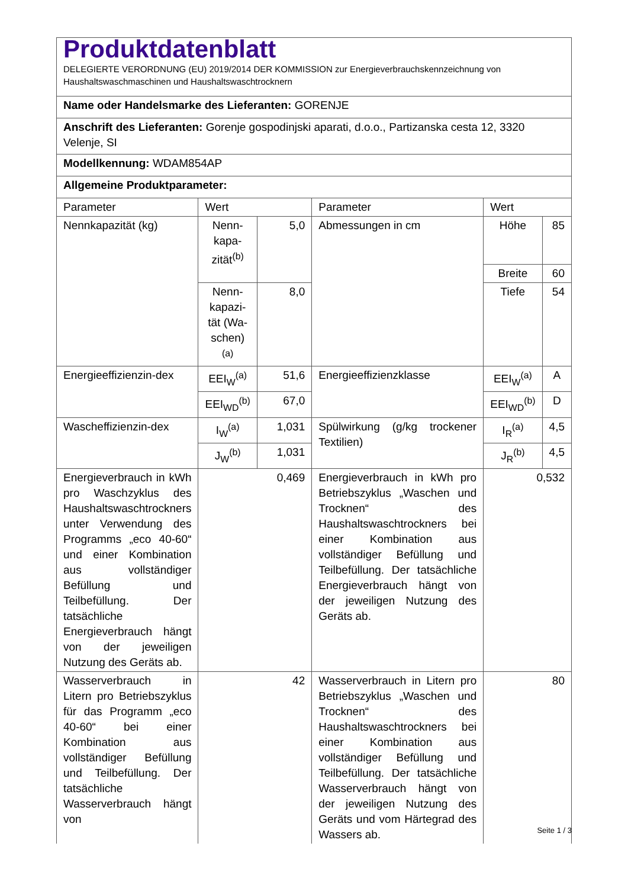| Produktdatenblatt DELEGIERTE VERORDNUNG (EU) 2019/2014 DER KOMMISSION zur Energieverbrauchskennzeichnung von Haushaltswaschmaschinen und Haushaltswaschtrocknern | | | | | |
| Name oder Handelsmarke des Lieferanten: GORENJE | | | | | |
| Anschrift des Lieferanten: Gorenje gospodinjski aparati, d.o.o., Partizanska cesta 12, 3320 Velenje, SI | | | | | |
| Modellkennung: WDAM854AP | | | | | |
| Allgemeine Produktparameter: | | | | | |
| Parameter | Wert | | Parameter | Wert | |
| Nennkapazität (kg) | Nenn-kapa-zität<sup>(b)</sup> | 5,0 | Abmessungen in cm | Höhe | 85 |
| | | | | Breite | 60 |
| | Nenn-kapazi-tät (Wa-schen)<sup>(a)</sup> | 8,0 | | Tiefe | 54 |
| Energieeffizienzin-dex | EEI<sub>W</sub><sup>(a)</sup> | 51,6 | Energieeffizienzklasse | EEI<sub>W</sub><sup>(a)</sup> | A |
| | EEI<sub>WD</sub><sup>(b)</sup> | 67,0 | | EEI<sub>WD</sub><sup>(b)</sup> | D |
| Wascheffizienzin-dex | I<sub>W</sub><sup>(a)</sup> | 1,031 | Spülwirkung (g/kg trockener Textilien) | I<sub>R</sub><sup>(a)</sup> | 4,5 |
| | J<sub>W</sub><sup>(b)</sup> | 1,031 | | J<sub>R</sub><sup>(b)</sup> | 4,5 |
| Energieverbrauch in kWh pro Waschzyklus des Haushaltswaschtrockners unter Verwendung des Programms „eco 40-60“ und einer Kombination aus vollständiger Befüllung und Teilbefüllung. Der tatsächliche Energieverbrauch hängt von der jeweiligen Nutzung des Geräts ab. | 0,469 | | Energieverbrauch in kWh pro Betriebszyklus „Waschen und Trocknen“ des Haushaltswaschtrockners bei einer Kombination aus vollständiger Befüllung und Teilbefüllung. Der tatsächliche Energieverbrauch hängt von der jeweiligen Nutzung des Geräts ab. | 0,532 | |
| Wasserverbrauch in Litern pro Betriebszyklus für das Programm „eco 40-60“ bei einer Kombination aus vollständiger Befüllung und Teilbefüllung. Der tatsächliche Wasserverbrauch hängt von | 42 | | Wasserverbrauch in Litern pro Betriebszyklus „Waschen und Trocknen“ des Haushaltswaschtrockners bei einer Kombination aus vollständiger Befüllung und Teilbefüllung. Der tatsächliche Wasserverbrauch hängt von der jeweiligen Nutzung des Geräts und vom Härtegrad des Wassers ab. | 80 | |
Seite 1 / 3